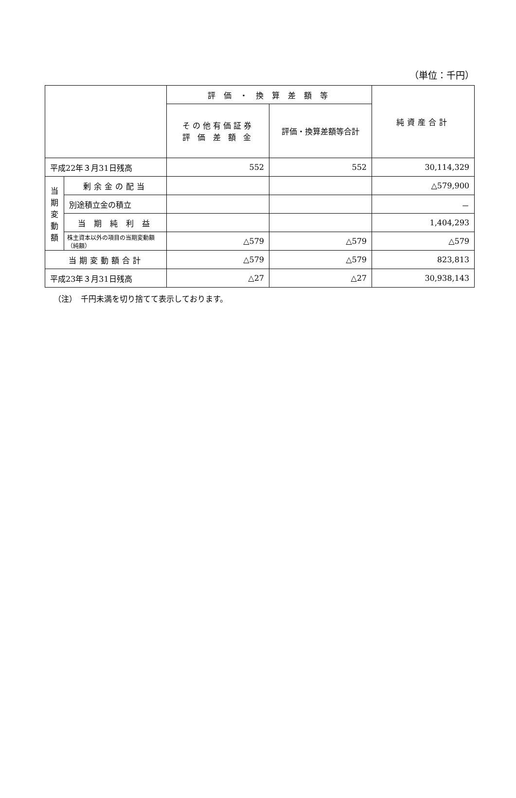（単位：千円）
| | | 評 価 ・ 換 算 差 額 等 | | 純資産合計 |
| --- | --- | --- | --- | --- |
| | | その他有価証券 評 価 差 額 金 | 評価・換算差額等合計 | |
| 平成22年３月31日残高 | | 552 | 552 | 30,114,329 |
| 当 期 変 動 額 | 剰余金の配当 | | | △579,900 |
| | 別途積立金の積立 | | | － |
| | 当 期 純 利 益 | | | 1,404,293 |
| | 株主資本以外の項目の当期変動額（純額） | △579 | △579 | △579 |
| 当期変動額合計 | | △579 | △579 | 823,813 |
| 平成23年３月31日残高 | | △27 | △27 | 30,938,143 |
（注）　千円未満を切り捨てて表示しております。